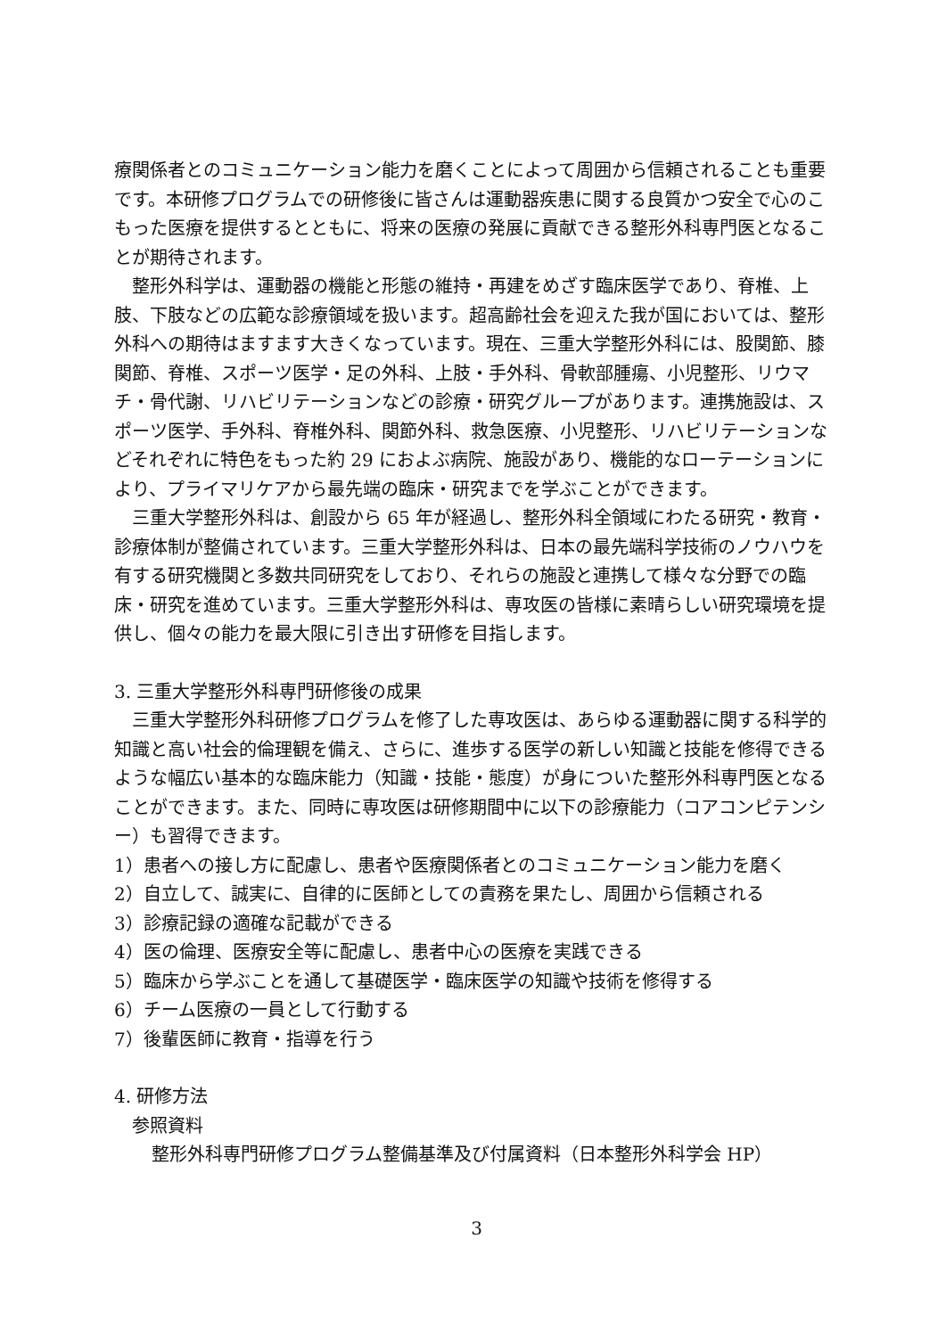療関係者とのコミュニケーション能力を磨くことによって周囲から信頼されることも重要です。本研修プログラムでの研修後に皆さんは運動器疾患に関する良質かつ安全で心のこもった医療を提供するとともに、将来の医療の発展に貢献できる整形外科専門医となることが期待されます。
　整形外科学は、運動器の機能と形態の維持・再建をめざす臨床医学であり、脊椎、上肢、下肢などの広範な診療領域を扱います。超高齢社会を迎えた我が国においては、整形外科への期待はますます大きくなっています。現在、三重大学整形外科には、股関節、膝関節、脊椎、スポーツ医学・足の外科、上肢・手外科、骨軟部腫瘍、小児整形、リウマチ・骨代謝、リハビリテーションなどの診療・研究グループがあります。連携施設は、スポーツ医学、手外科、脊椎外科、関節外科、救急医療、小児整形、リハビリテーションなどそれぞれに特色をもった約 29 におよぶ病院、施設があり、機能的なローテーションにより、プライマリケアから最先端の臨床・研究までを学ぶことができます。
　三重大学整形外科は、創設から 65 年が経過し、整形外科全領域にわたる研究・教育・診療体制が整備されています。三重大学整形外科は、日本の最先端科学技術のノウハウを有する研究機関と多数共同研究をしており、それらの施設と連携して様々な分野での臨床・研究を進めています。三重大学整形外科は、専攻医の皆様に素晴らしい研究環境を提供し、個々の能力を最大限に引き出す研修を目指します。
3. 三重大学整形外科専門研修後の成果
　三重大学整形外科研修プログラムを修了した専攻医は、あらゆる運動器に関する科学的知識と高い社会的倫理観を備え、さらに、進歩する医学の新しい知識と技能を修得できるような幅広い基本的な臨床能力（知識・技能・態度）が身についた整形外科専門医となることができます。また、同時に専攻医は研修期間中に以下の診療能力（コアコンピテンシー）も習得できます。
1）患者への接し方に配慮し、患者や医療関係者とのコミュニケーション能力を磨く
2）自立して、誠実に、自律的に医師としての責務を果たし、周囲から信頼される
3）診療記録の適確な記載ができる
4）医の倫理、医療安全等に配慮し、患者中心の医療を実践できる
5）臨床から学ぶことを通して基礎医学・臨床医学の知識や技術を修得する
6）チーム医療の一員として行動する
7）後輩医師に教育・指導を行う
4. 研修方法
参照資料
整形外科専門研修プログラム整備基準及び付属資料（日本整形外科学会 HP）
3